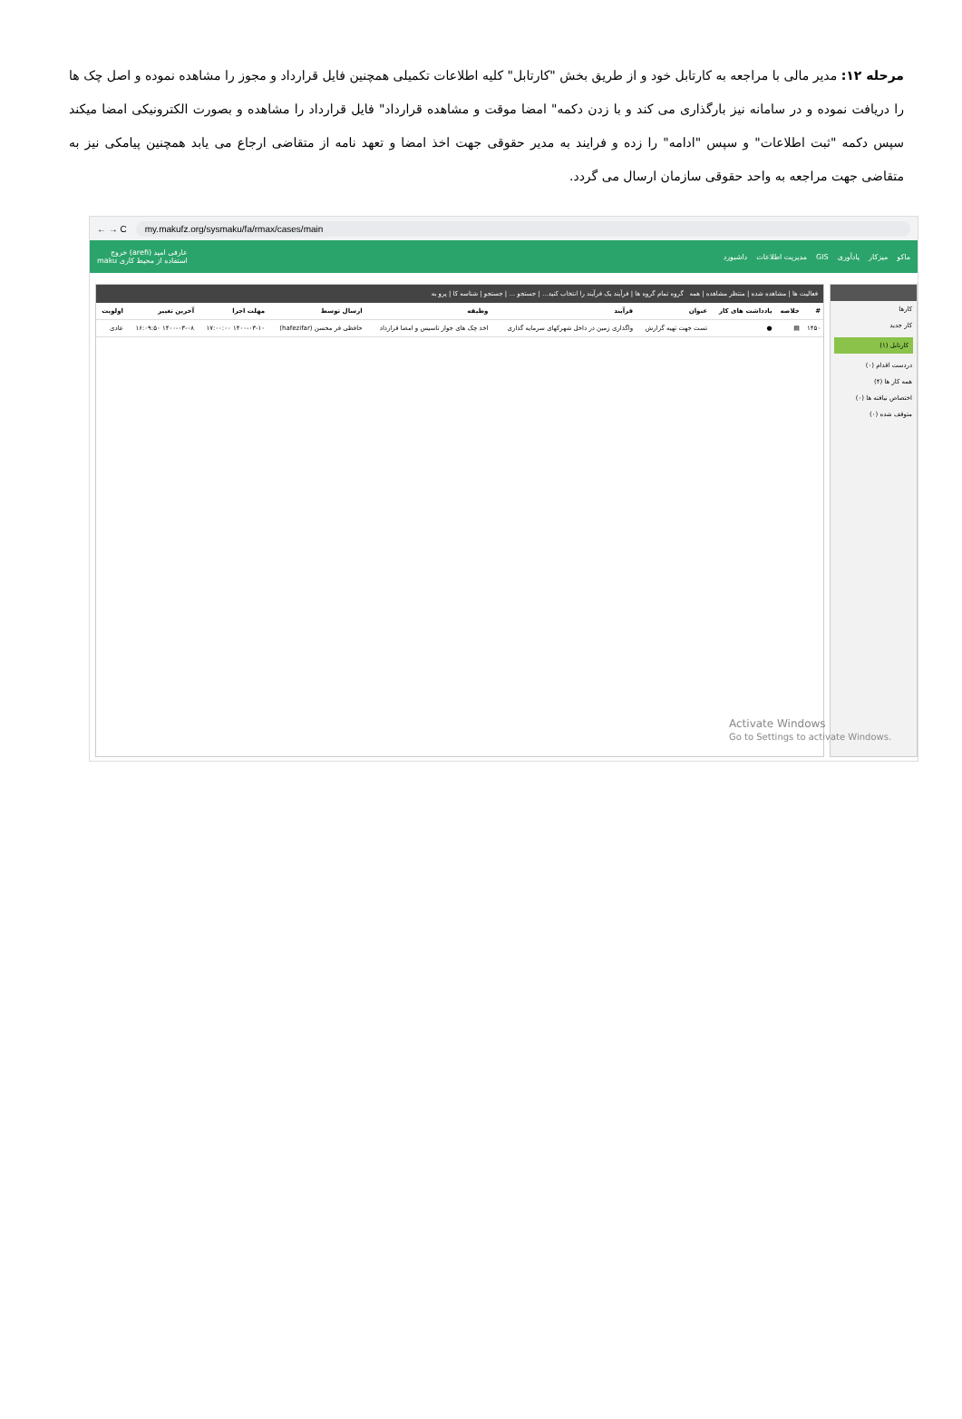مرحله ۱۲: مدیر مالی با مراجعه به کارتابل خود و از طریق بخش "کارتابل" کلیه اطلاعات تکمیلی همچنین فایل قرارداد و مجوز را مشاهده نموده و اصل چک ها را دریافت نموده و در سامانه نیز بارگذاری می کند و با زدن دکمه" امضا موقت و مشاهده قرارداد" فایل قرارداد را مشاهده و بصورت الکترونیکی امضا میکند سپس دکمه "ثبت اطلاعات" و سپس "ادامه" را زده و فرایند به مدیر حقوقی جهت اخذ امضا و تعهد نامه از متقاضی ارجاع می یابد همچنین پیامکی نیز به متقاضی جهت مراجعه به واحد حقوقی سازمان ارسال می گردد.
← → C my.makufz.org/sysmaku/fa/rmax/cases/main
ماکو میزکار یادآوری GIS مدیریت اطلاعات داشبورد عارفی امید (arefi) خروج
استفاده از محیط کاری maku
کارها
کار جدید
کارتابل (۱)
دردست اقدام (۰)
همه کار ها (۴)
اختصاص نیافته ها (۰)
متوقف شده (۰)
فعالیت ها | مشاهده شده | منتظر مشاهده | همه گروه تمام گروه ها | فرآیند یک فرآیند را انتخاب کنید... | جستجو ... | جستجو | شناسه کا | پرو به
| # | خلاصه | یادداشت های کار | عنوان | فرآیند | وظیفه | ارسال توسط | مهلت اجرا | آخرین تغییر | اولویت |
| --- | --- | --- | --- | --- | --- | --- | --- | --- | --- |
| ۱۴۵۰ | ▤ | ● | تست جهت تهیه گزارش | واگذاری زمین در داخل شهرکهای سرمایه گذاری | اخذ چک های جواز تاسیس و امضا قرارداد | حافظی فر محسن (hafezifar) | ۱۴۰۰-۰۳-۱۰ ۱۷:۰۰:۰۰ | ۱۴۰۰-۰۳-۰۸ ۱۶:۰۹:۵۰ | عادی |
Activate Windows
Go to Settings to activate Windows.